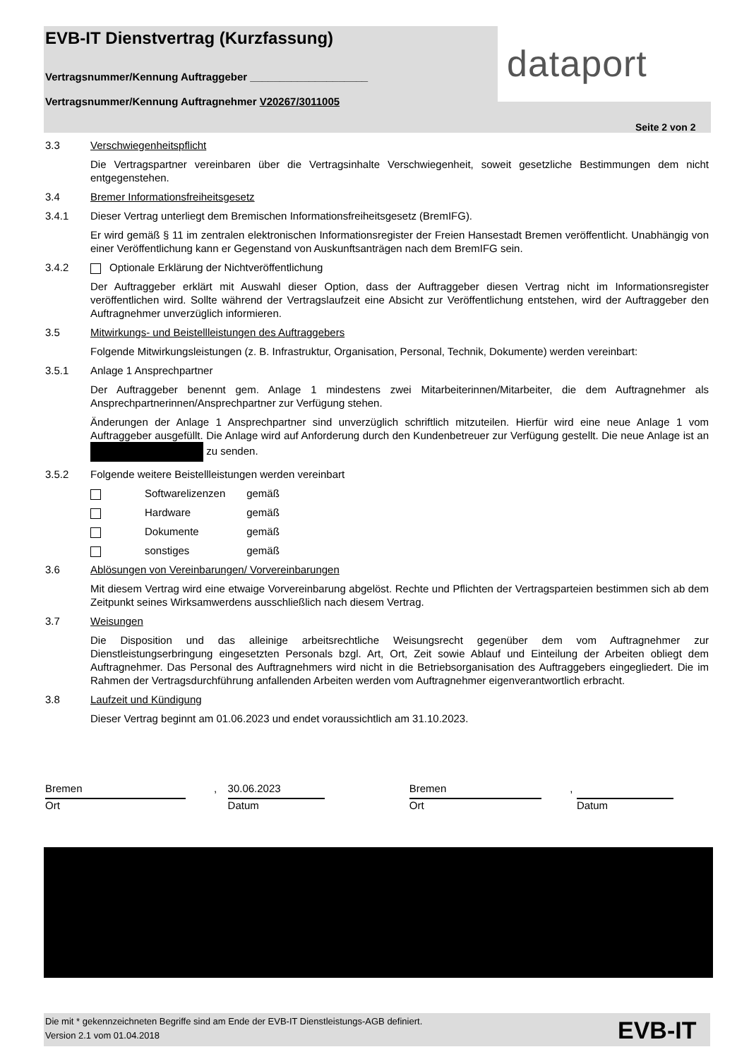EVB-IT Dienstvertrag (Kurzfassung)
Vertragsnummer/Kennung Auftraggeber ____________________
Vertragsnummer/Kennung Auftragnehmer V20267/3011005
dataport
Seite 2 von 2
3.3 Verschwiegenheitspflicht
Die Vertragspartner vereinbaren über die Vertragsinhalte Verschwiegenheit, soweit gesetzliche Bestimmungen dem nicht entgegenstehen.
3.4 Bremer Informationsfreiheitsgesetz
3.4.1 Dieser Vertrag unterliegt dem Bremischen Informationsfreiheitsgesetz (BremIFG).
Er wird gemäß § 11 im zentralen elektronischen Informationsregister der Freien Hansestadt Bremen veröffentlicht. Unabhängig von einer Veröffentlichung kann er Gegenstand von Auskunftsanträgen nach dem BremIFG sein.
3.4.2 Optionale Erklärung der Nichtveröffentlichung
Der Auftraggeber erklärt mit Auswahl dieser Option, dass der Auftraggeber diesen Vertrag nicht im Informationsregister veröffentlichen wird. Sollte während der Vertragslaufzeit eine Absicht zur Veröffentlichung entstehen, wird der Auftraggeber den Auftragnehmer unverzüglich informieren.
3.5 Mitwirkungs- und Beistellleistungen des Auftraggebers
Folgende Mitwirkungsleistungen (z. B. Infrastruktur, Organisation, Personal, Technik, Dokumente) werden vereinbart:
3.5.1 Anlage 1 Ansprechpartner
Der Auftraggeber benennt gem. Anlage 1 mindestens zwei Mitarbeiterinnen/Mitarbeiter, die dem Auftragnehmer als Ansprechpartnerinnen/Ansprechpartner zur Verfügung stehen.
Änderungen der Anlage 1 Ansprechpartner sind unverzüglich schriftlich mitzuteilen. Hierfür wird eine neue Anlage 1 vom Auftraggeber ausgefüllt. Die Anlage wird auf Anforderung durch den Kundenbetreuer zur Verfügung gestellt. Die neue Anlage ist an zu senden.
3.5.2 Folgende weitere Beistellleistungen werden vereinbart
Softwarelizenzen gemäß
Hardware gemäß
Dokumente gemäß
sonstiges gemäß
3.6 Ablösungen von Vereinbarungen/ Vorvereinbarungen
Mit diesem Vertrag wird eine etwaige Vorvereinbarung abgelöst. Rechte und Pflichten der Vertragsparteien bestimmen sich ab dem Zeitpunkt seines Wirksamwerdens ausschließlich nach diesem Vertrag.
3.7 Weisungen
Die Disposition und das alleinige arbeitsrechtliche Weisungsrecht gegenüber dem vom Auftragnehmer zur Dienstleistungserbringung eingesetzten Personals bzgl. Art, Ort, Zeit sowie Ablauf und Einteilung der Arbeiten obliegt dem Auftragnehmer. Das Personal des Auftragnehmers wird nicht in die Betriebsorganisation des Auftraggebers eingegliedert. Die im Rahmen der Vertragsdurchführung anfallenden Arbeiten werden vom Auftragnehmer eigenverantwortlich erbracht.
3.8 Laufzeit und Kündigung
Dieser Vertrag beginnt am 01.06.2023 und endet voraussichtlich am 31.10.2023.
Bremen
Ort
,
30.06.2023
Datum
Bremen
Ort
, Datum
Die mit * gekennzeichneten Begriffe sind am Ende der EVB-IT Dienstleistungs-AGB definiert.
Version 2.1 vom 01.04.2018
EVB-IT